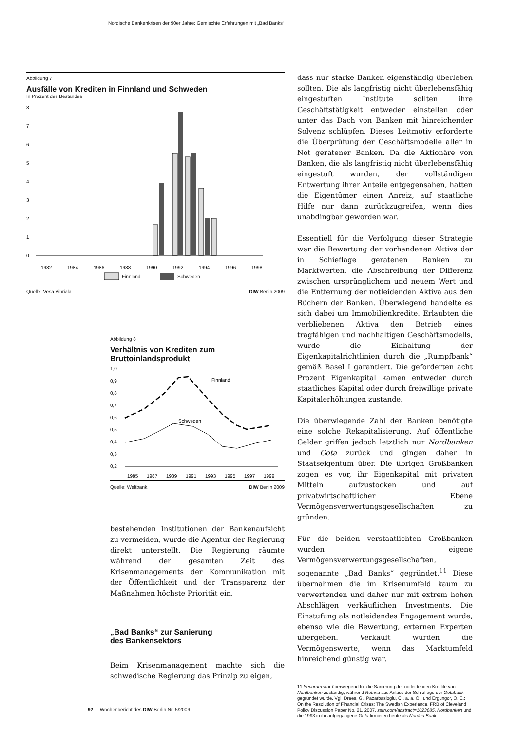Nordische Bankenkrisen der 90er Jahre: Gemischte Erfahrungen mit „Bad Banks“
Abbildung 7
Ausfälle von Krediten in Finnland und Schweden
In Prozent des Bestandes
8
7
6
5
4
3
2
1
0
1982
1984
1986
1988
1990
1992
1994
1996
1998
Finnland
Schweden
Quelle: Vesa Vihriälä. DIW Berlin 2009
Abbildung 8
Verhältnis von Krediten zum
Bruttoinlandsprodukt
1,0
0,9
0,8
0,7
0,6
0,5
0,4
0,3
0,2
Finnland
Schweden
1985
1987
1989
1991
1993
1995
1997
1999
Quelle: Weltbank. DIW Berlin 2009
bestehenden Institutionen der Bankenaufsicht zu vermeiden, wurde die Agentur der Regierung direkt unterstellt. Die Regierung räumte während der gesamten Zeit des Krisenmanagements der Kommunikation mit der Öffentlichkeit und der Transparenz der Maßnahmen höchste Priorität ein.
„Bad Banks“ zur Sanierung
des Bankensektors
Beim Krisenmanagement machte sich die schwedische Regierung das Prinzip zu eigen,
dass nur starke Banken eigenständig überleben sollten. Die als langfristig nicht überlebensfähig eingestuften Institute sollten ihre Geschäftstätigkeit entweder einstellen oder unter das Dach von Banken mit hinreichender Solvenz schlüpfen. Dieses Leitmotiv erforderte die Überprüfung der Geschäftsmodelle aller in Not geratener Banken. Da die Aktionäre von Banken, die als langfristig nicht überlebensfähig eingestuft wurden, der vollständigen Entwertung ihrer Anteile entgegensahen, hatten die Eigentümer einen Anreiz, auf staatliche Hilfe nur dann zurückzugreifen, wenn dies unabdingbar geworden war.
Essentiell für die Verfolgung dieser Strategie war die Bewertung der vorhandenen Aktiva der in Schieflage geratenen Banken zu Marktwerten, die Abschreibung der Differenz zwischen ursprünglichem und neuem Wert und die Entfernung der notleidenden Aktiva aus den Büchern der Banken. Überwiegend handelte es sich dabei um Immobilienkredite. Erlaubten die verbliebenen Aktiva den Betrieb eines tragfähigen und nachhaltigen Geschäftsmodells, wurde die Einhaltung der Eigenkapitalrichtlinien durch die „Rumpfbank“ gemäß Basel I garantiert. Die geforderten acht Prozent Eigenkapital kamen entweder durch staatliches Kapital oder durch freiwillige private Kapitalerhöhungen zustande.
Die überwiegende Zahl der Banken benötigte eine solche Rekapitalisierung. Auf öffentliche Gelder griffen jedoch letztlich nur Nordbanken und Gota zurück und gingen daher in Staatseigentum über. Die übrigen Großbanken zogen es vor, ihr Eigenkapital mit privaten Mitteln aufzustocken und auf privatwirtschaftlicher Ebene Vermögensverwertungsgesellschaften zu gründen.
Für die beiden verstaatlichten Großbanken wurden eigene Vermögensverwertungsgesellschaften, sogenannte „Bad Banks“ gegründet.<sup>11</sup> Diese übernahmen die im Krisenumfeld kaum zu verwertenden und daher nur mit extrem hohen Abschlägen verkäuflichen Investments. Die Einstufung als notleidendes Engagement wurde, ebenso wie die Bewertung, externen Experten übergeben. Verkauft wurden die Vermögenswerte, wenn das Marktumfeld hinreichend günstig war.
11 Securum war überwiegend für die Sanierung der notleidenden Kredite von Nordbanken zuständig, während Retriva aus Anlass der Schieflage der Gotabank gegründet wurde. Vgl. Drees, G., Pazarbasioglu, C., a. a. O.; und Ergungor, O. E.: On the Resolution of Financial Crises: The Swedish Experience. FRB of Cleveland Policy Discussion Paper No. 21, 2007, ssrn.com/abstract=1023685. Nordbanken und die 1993 in ihr aufgegangene Gota firmieren heute als Nordea Bank.
92 Wochenbericht des DIW Berlin Nr. 5/2009